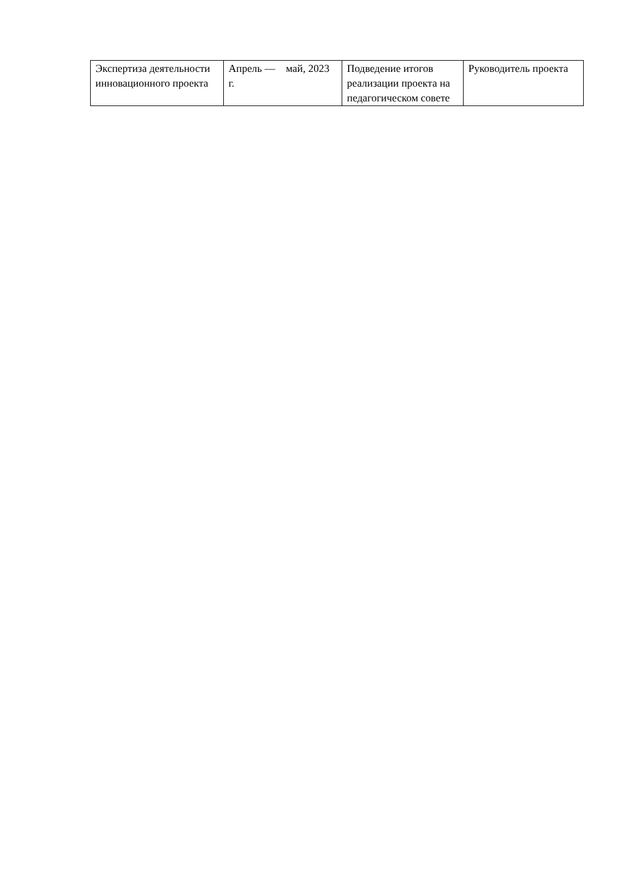| Экспертиза деятельности инновационного проекта | Апрель — май, 2023 г. | Подведение итогов реализации проекта на педагогическом совете | Руководитель проекта |